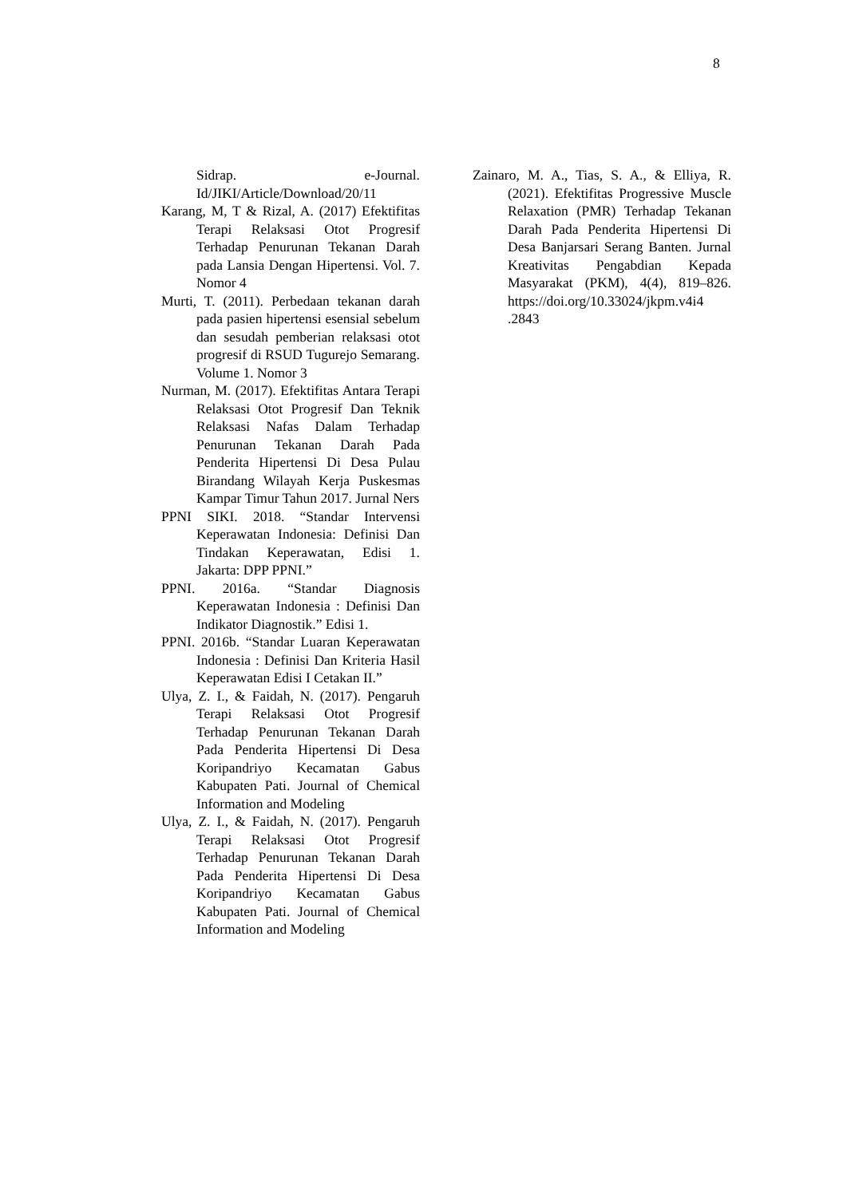8
Sidrap. e-Journal. Id/JIKI/Article/Download/20/11
Karang, M, T & Rizal, A. (2017) Efektifitas Terapi Relaksasi Otot Progresif Terhadap Penurunan Tekanan Darah pada Lansia Dengan Hipertensi. Vol. 7. Nomor 4
Murti, T. (2011). Perbedaan tekanan darah pada pasien hipertensi esensial sebelum dan sesudah pemberian relaksasi otot progresif di RSUD Tugurejo Semarang. Volume 1. Nomor 3
Nurman, M. (2017). Efektifitas Antara Terapi Relaksasi Otot Progresif Dan Teknik Relaksasi Nafas Dalam Terhadap Penurunan Tekanan Darah Pada Penderita Hipertensi Di Desa Pulau Birandang Wilayah Kerja Puskesmas Kampar Timur Tahun 2017. Jurnal Ners
PPNI SIKI. 2018. “Standar Intervensi Keperawatan Indonesia: Definisi Dan Tindakan Keperawatan, Edisi 1. Jakarta: DPP PPNI.”
PPNI. 2016a. “Standar Diagnosis Keperawatan Indonesia : Definisi Dan Indikator Diagnostik.” Edisi 1.
PPNI. 2016b. “Standar Luaran Keperawatan Indonesia : Definisi Dan Kriteria Hasil Keperawatan Edisi I Cetakan II.”
Ulya, Z. I., & Faidah, N. (2017). Pengaruh Terapi Relaksasi Otot Progresif Terhadap Penurunan Tekanan Darah Pada Penderita Hipertensi Di Desa Koripandriyo Kecamatan Gabus Kabupaten Pati. Journal of Chemical Information and Modeling
Ulya, Z. I., & Faidah, N. (2017). Pengaruh Terapi Relaksasi Otot Progresif Terhadap Penurunan Tekanan Darah Pada Penderita Hipertensi Di Desa Koripandriyo Kecamatan Gabus Kabupaten Pati. Journal of Chemical Information and Modeling
Zainaro, M. A., Tias, S. A., & Elliya, R. (2021). Efektifitas Progressive Muscle Relaxation (PMR) Terhadap Tekanan Darah Pada Penderita Hipertensi Di Desa Banjarsari Serang Banten. Jurnal Kreativitas Pengabdian Kepada Masyarakat (PKM), 4(4), 819–826. https://doi.org/10.33024/jkpm.v4i4 .2843